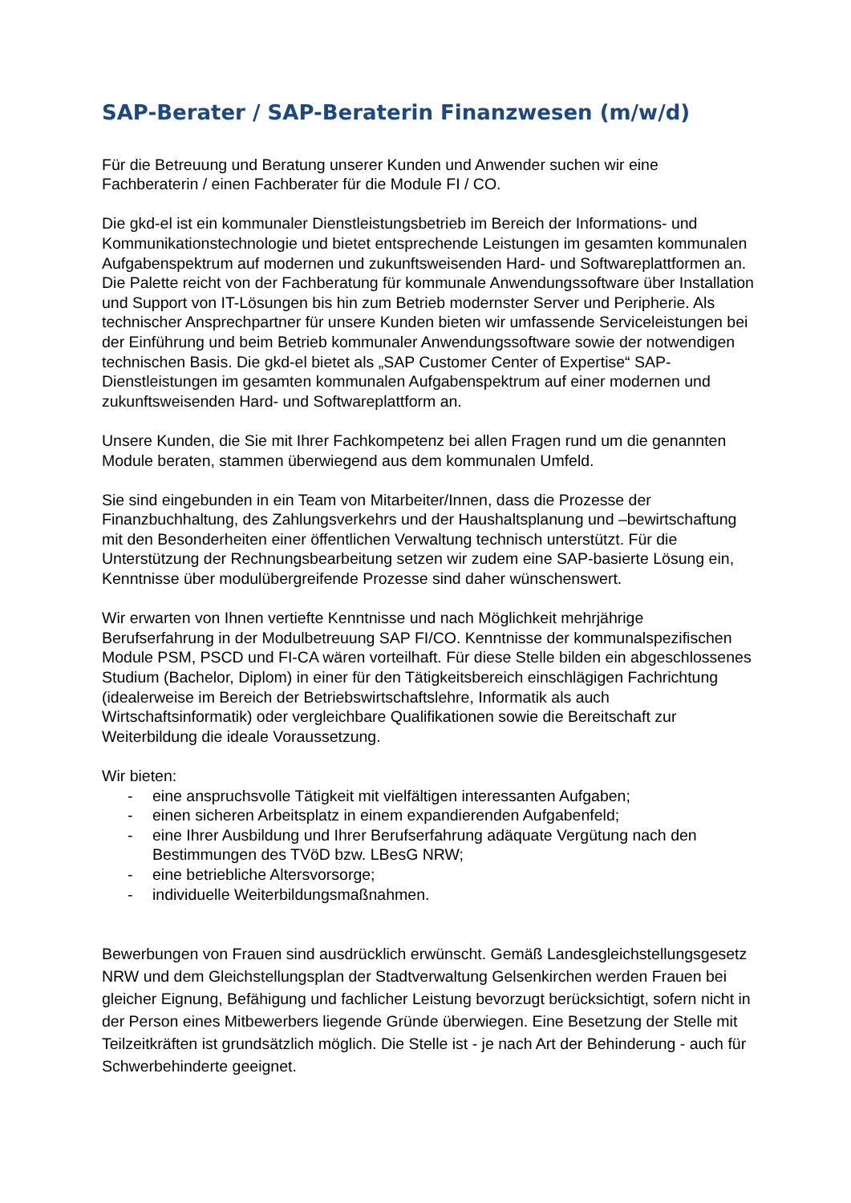SAP-Berater / SAP-Beraterin Finanzwesen (m/w/d)
Für die Betreuung und Beratung unserer Kunden und Anwender suchen wir eine Fachberaterin / einen Fachberater für die Module FI / CO.
Die gkd-el ist ein kommunaler Dienstleistungsbetrieb im Bereich der Informations- und Kommunikationstechnologie und bietet entsprechende Leistungen im gesamten kommunalen Aufgabenspektrum auf modernen und zukunftsweisenden Hard- und Softwareplattformen an. Die Palette reicht von der Fachberatung für kommunale Anwendungssoftware über Installation und Support von IT-Lösungen bis hin zum Betrieb modernster Server und Peripherie. Als technischer Ansprechpartner für unsere Kunden bieten wir umfassende Serviceleistungen bei der Einführung und beim Betrieb kommunaler Anwendungssoftware sowie der notwendigen technischen Basis. Die gkd-el bietet als „SAP Customer Center of Expertise“ SAP-Dienstleistungen im gesamten kommunalen Aufgabenspektrum auf einer modernen und zukunftsweisenden Hard- und Softwareplattform an.
Unsere Kunden, die Sie mit Ihrer Fachkompetenz bei allen Fragen rund um die genannten Module beraten, stammen überwiegend aus dem kommunalen Umfeld.
Sie sind eingebunden in ein Team von Mitarbeiter/Innen, dass die Prozesse der Finanzbuchhaltung, des Zahlungsverkehrs und der Haushaltsplanung und –bewirtschaftung mit den Besonderheiten einer öffentlichen Verwaltung technisch unterstützt. Für die Unterstützung der Rechnungsbearbeitung setzen wir zudem eine SAP-basierte Lösung ein, Kenntnisse über modulübergreifende Prozesse sind daher wünschenswert.
Wir erwarten von Ihnen vertiefte Kenntnisse und nach Möglichkeit mehrjährige Berufserfahrung in der Modulbetreuung SAP FI/CO. Kenntnisse der kommunalspezifischen Module PSM, PSCD und FI-CA wären vorteilhaft. Für diese Stelle bilden ein abgeschlossenes Studium (Bachelor, Diplom) in einer für den Tätigkeitsbereich einschlägigen Fachrichtung (idealerweise im Bereich der Betriebswirtschaftslehre, Informatik als auch Wirtschaftsinformatik) oder vergleichbare Qualifikationen sowie die Bereitschaft zur Weiterbildung die ideale Voraussetzung.
Wir bieten:
- eine anspruchsvolle Tätigkeit mit vielfältigen interessanten Aufgaben;
- einen sicheren Arbeitsplatz in einem expandierenden Aufgabenfeld;
- eine Ihrer Ausbildung und Ihrer Berufserfahrung adäquate Vergütung nach den Bestimmungen des TVöD bzw. LBesG NRW;
- eine betriebliche Altersvorsorge;
- individuelle Weiterbildungsmaßnahmen.
Bewerbungen von Frauen sind ausdrücklich erwünscht. Gemäß Landesgleichstellungsgesetz NRW und dem Gleichstellungsplan der Stadtverwaltung Gelsenkirchen werden Frauen bei gleicher Eignung, Befähigung und fachlicher Leistung bevorzugt berücksichtigt, sofern nicht in der Person eines Mitbewerbers liegende Gründe überwiegen. Eine Besetzung der Stelle mit Teilzeitkräften ist grundsätzlich möglich. Die Stelle ist - je nach Art der Behinderung - auch für Schwerbehinderte geeignet.